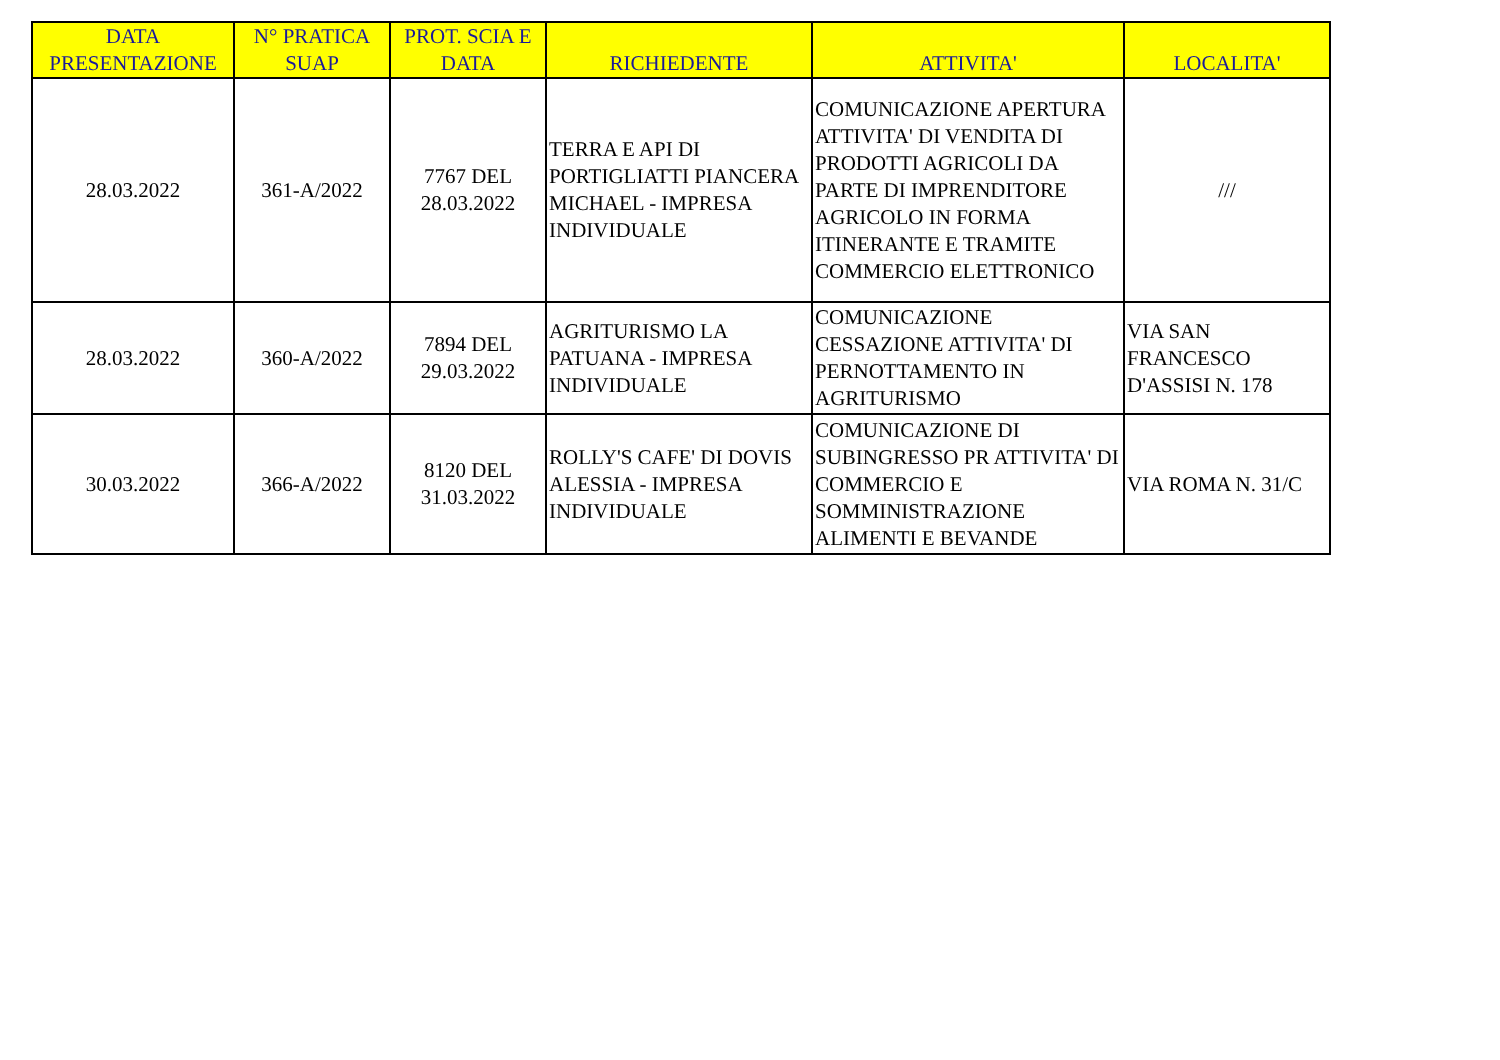| DATA PRESENTAZIONE | N° PRATICA SUAP | PROT. SCIA E DATA | RICHIEDENTE | ATTIVITA' | LOCALITA' |
| --- | --- | --- | --- | --- | --- |
| 28.03.2022 | 361-A/2022 | 7767 DEL 28.03.2022 | TERRA E API DI PORTIGLIATTI PIANCERA MICHAEL - IMPRESA INDIVIDUALE | COMUNICAZIONE APERTURA ATTIVITA' DI VENDITA DI PRODOTTI AGRICOLI DA PARTE DI IMPRENDITORE AGRICOLO IN FORMA ITINERANTE E TRAMITE COMMERCIO ELETTRONICO | /// |
| 28.03.2022 | 360-A/2022 | 7894 DEL 29.03.2022 | AGRITURISMO LA PATUANA - IMPRESA INDIVIDUALE | COMUNICAZIONE CESSAZIONE ATTIVITA' DI PERNOTTAMENTO IN AGRITURISMO | VIA SAN FRANCESCO D'ASSISI N. 178 |
| 30.03.2022 | 366-A/2022 | 8120 DEL 31.03.2022 | ROLLY'S CAFE' DI DOVIS ALESSIA - IMPRESA INDIVIDUALE | COMUNICAZIONE DI SUBINGRESSO PR ATTIVITA' DI COMMERCIO E SOMMINISTRAZIONE ALIMENTI E BEVANDE | VIA ROMA N. 31/C |